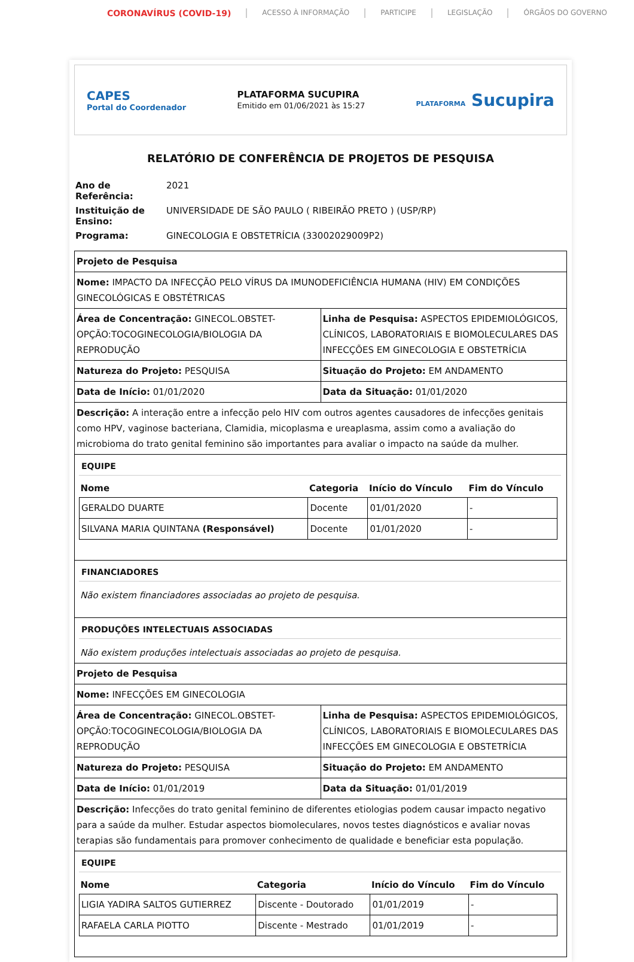CORONAVÍRUS (COVID-19) ACESSO À INFORMAÇÃO PARTICIPE LEGISLAÇÃO ÓRGÃOS DO GOVERNO
CAPES
Portal do Coordenador
PLATAFORMA SUCUPIRA
Emitido em 01/06/2021 às 15:27
PLATAFORMA Sucupira
RELATÓRIO DE CONFERÊNCIA DE PROJETOS DE PESQUISA
| Ano de Referência: | 2021 |
| Instituição de Ensino: | UNIVERSIDADE DE SÃO PAULO ( RIBEIRÃO PRETO ) (USP/RP) |
| Programa: | GINECOLOGIA E OBSTETRÍCIA (33002029009P2) |
| Projeto de Pesquisa | |
| Nome: IMPACTO DA INFECÇÃO PELO VÍRUS DA IMUNODEFICIÊNCIA HUMANA (HIV) EM CONDIÇÕES GINECOLÓGICAS E OBSTÉTRICAS | |
| Área de Concentração: GINECOL.OBSTET-OPÇÃO:TOCOGINECOLOGIA/BIOLOGIA DA REPRODUÇÃO | Linha de Pesquisa: ASPECTOS EPIDEMIOLÓGICOS, CLÍNICOS, LABORATORIAIS E BIOMOLECULARES DAS INFECÇÕES EM GINECOLOGIA E OBSTETRÍCIA |
| Natureza do Projeto: PESQUISA | Situação do Projeto: EM ANDAMENTO |
| Data de Início: 01/01/2020 | Data da Situação: 01/01/2020 |
| Descrição: A interação entre a infecção pelo HIV com outros agentes causadores de infecções genitais como HPV, vaginose bacteriana, Clamidia, micoplasma e ureaplasma, assim como a avaliação do microbioma do trato genital feminino são importantes para avaliar o impacto na saúde da mulher. | |
| EQUIPE / Nome / Categoria / Início do Vínculo / Fim do Vínculo / / --- / --- / --- / --- / / GERALDO DUARTE / Docente / 01/01/2020 / - / / SILVANA MARIA QUINTANA (Responsável) / Docente / 01/01/2020 / - / | |
| FINANCIADORES Não existem financiadores associadas ao projeto de pesquisa. | |
| PRODUÇÕES INTELECTUAIS ASSOCIADAS Não existem produções intelectuais associadas ao projeto de pesquisa. | |
| Projeto de Pesquisa | |
| Nome: INFECÇÕES EM GINECOLOGIA | |
| Área de Concentração: GINECOL.OBSTET-OPÇÃO:TOCOGINECOLOGIA/BIOLOGIA DA REPRODUÇÃO | Linha de Pesquisa: ASPECTOS EPIDEMIOLÓGICOS, CLÍNICOS, LABORATORIAIS E BIOMOLECULARES DAS INFECÇÕES EM GINECOLOGIA E OBSTETRÍCIA |
| Natureza do Projeto: PESQUISA | Situação do Projeto: EM ANDAMENTO |
| Data de Início: 01/01/2019 | Data da Situação: 01/01/2019 |
| Descrição: Infecções do trato genital feminino de diferentes etiologias podem causar impacto negativo para a saúde da mulher. Estudar aspectos biomoleculares, novos testes diagnósticos e avaliar novas terapias são fundamentais para promover conhecimento de qualidade e beneficiar esta população. | |
| EQUIPE / Nome / Categoria / Início do Vínculo / Fim do Vínculo / / --- / --- / --- / --- / / LIGIA YADIRA SALTOS GUTIERREZ / Discente - Doutorado / 01/01/2019 / - / / RAFAELA CARLA PIOTTO / Discente - Mestrado / 01/01/2019 / - / | |